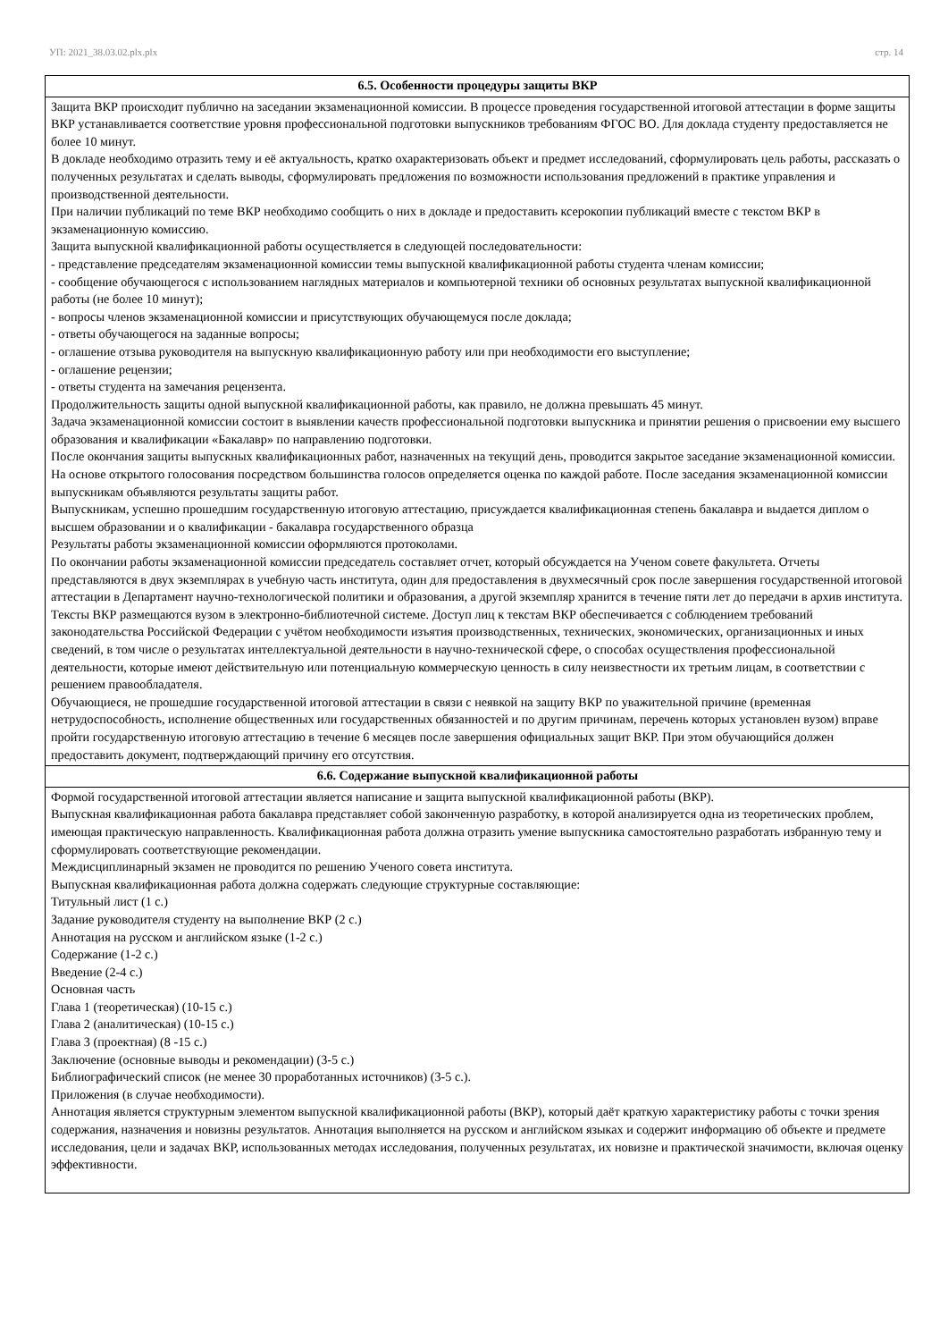УП: 2021_38.03.02.plx.plx стр. 14
| 6.5. Особенности процедуры защиты ВКР |
| --- |
| Защита ВКР происходит публично на заседании экзаменационной комиссии. В процессе проведения государственной итоговой аттестации в форме защиты ВКР устанавливается соответствие уровня профессиональной подготовки выпускников требованиям ФГОС ВО. Для доклада студенту предоставляется не более 10 минут. В докладе необходимо отразить тему и её актуальность, кратко охарактеризовать объект и предмет исследований, сформулировать цель работы, рассказать о полученных результатах и сделать выводы, сформулировать предложения по возможности использования предложений в практике управления и производственной деятельности. При наличии публикаций по теме ВКР необходимо сообщить о них в докладе и предоставить ксерокопии публикаций вместе с текстом ВКР в экзаменационную комиссию. Защита выпускной квалификационной работы осуществляется в следующей последовательности: - представление председателям экзаменационной комиссии темы выпускной квалификационной работы студента членам комиссии; - сообщение обучающегося с использованием наглядных материалов и компьютерной техники об основных результатах выпускной квалификационной работы (не более 10 минут); - вопросы членов экзаменационной комиссии и присутствующих обучающемуся после доклада; - ответы обучающегося на заданные вопросы; - оглашение отзыва руководителя на выпускную квалификационную работу или при необходимости его выступление; - оглашение рецензии; - ответы студента на замечания рецензента. Продолжительность защиты одной выпускной квалификационной работы, как правило, не должна превышать 45 минут. Задача экзаменационной комиссии состоит в выявлении качеств профессиональной подготовки выпускника и принятии решения о присвоении ему высшего образования и квалификации «Бакалавр» по направлению подготовки. После окончания защиты выпускных квалификационных работ, назначенных на текущий день, проводится закрытое заседание экзаменационной комиссии. На основе открытого голосования посредством большинства голосов определяется оценка по каждой работе. После заседания экзаменационной комиссии выпускникам объявляются результаты защиты работ. Выпускникам, успешно прошедшим государственную итоговую аттестацию, присуждается квалификационная степень бакалавра и выдается диплом о высшем образовании и о квалификации - бакалавра государственного образца Результаты работы экзаменационной комиссии оформляются протоколами. По окончании работы экзаменационной комиссии председатель составляет отчет, который обсуждается на Ученом совете факультета. Отчеты представляются в двух экземплярах в учебную часть института, один для предоставления в двухмесячный срок после завершения государственной итоговой аттестации в Департамент научно-технологической политики и образования, а другой экземпляр хранится в течение пяти лет до передачи в архив института. Тексты ВКР размещаются вузом в электронно-библиотечной системе. Доступ лиц к текстам ВКР обеспечивается с соблюдением требований законодательства Российской Федерации с учётом необходимости изъятия производственных, технических, экономических, организационных и иных сведений, в том числе о результатах интеллектуальной деятельности в научно-технической сфере, о способах осуществления профессиональной деятельности, которые имеют действительную или потенциальную коммерческую ценность в силу неизвестности их третьим лицам, в соответствии с решением правообладателя. Обучающиеся, не прошедшие государственной итоговой аттестации в связи с неявкой на защиту ВКР по уважительной причине (временная нетрудоспособность, исполнение общественных или государственных обязанностей и по другим причинам, перечень которых установлен вузом) вправе пройти государственную итоговую аттестацию в течение 6 месяцев после завершения официальных защит ВКР. При этом обучающийся должен предоставить документ, подтверждающий причину его отсутствия. |
| 6.6. Содержание выпускной квалификационной работы |
| Формой государственной итоговой аттестации является написание и защита выпускной квалификационной работы (ВКР). Выпускная квалификационная работа бакалавра представляет собой законченную разработку, в которой анализируется одна из теоретических проблем, имеющая практическую направленность. Квалификационная работа должна отразить умение выпускника самостоятельно разработать избранную тему и сформулировать соответствующие рекомендации. Междисциплинарный экзамен не проводится по решению Ученого совета института. Выпускная квалификационная работа должна содержать следующие структурные составляющие: Титульный лист (1 с.) Задание руководителя студенту на выполнение ВКР (2 с.) Аннотация на русском и английском языке (1-2 с.) Содержание (1-2 с.) Введение (2-4 с.) Основная часть Глава 1 (теоретическая) (10-15 с.) Глава 2 (аналитическая) (10-15 с.) Глава 3 (проектная) (8 -15 с.) Заключение (основные выводы и рекомендации) (3-5 с.) Библиографический список (не менее 30 проработанных источников) (3-5 с.). Приложения (в случае необходимости). Аннотация является структурным элементом выпускной квалификационной работы (ВКР), который даёт краткую характеристику работы с точки зрения содержания, назначения и новизны результатов. Аннотация выполняется на русском и английском языках и содержит информацию об объекте и предмете исследования, цели и задачах ВКР, использованных методах исследования, полученных результатах, их новизне и практической значимости, включая оценку эффективности. |